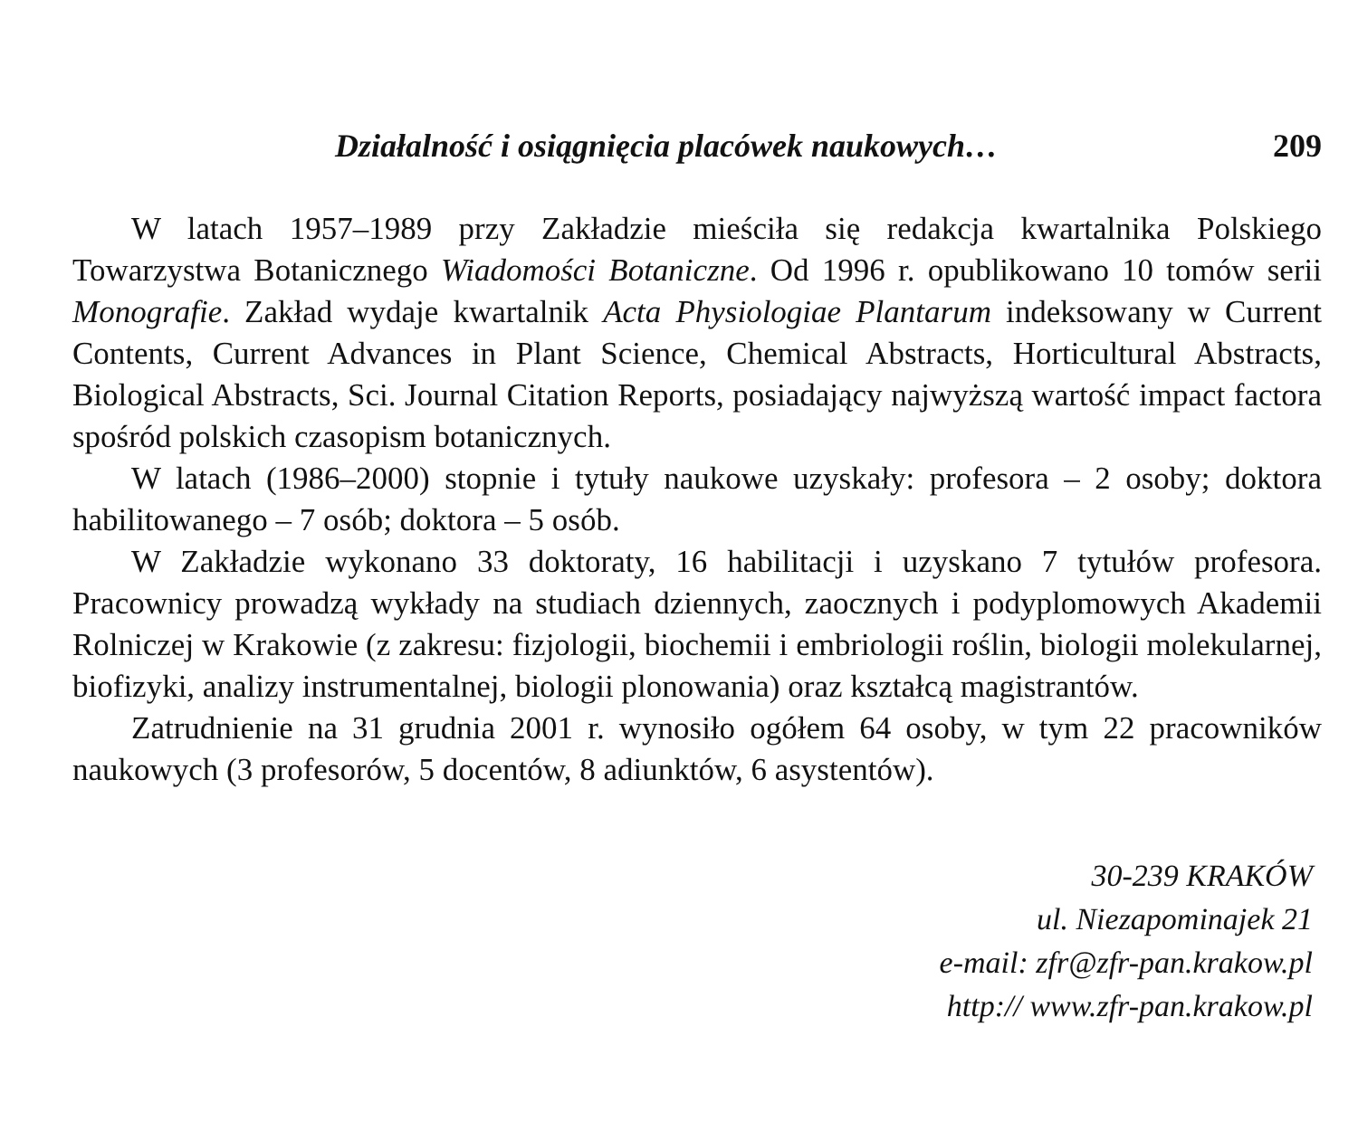Działalność i osiągnięcia placówek naukowych… 209
W latach 1957–1989 przy Zakładzie mieściła się redakcja kwartalnika Polskiego Towarzystwa Botanicznego Wiadomości Botaniczne. Od 1996 r. opublikowano 10 tomów serii Monografie. Zakład wydaje kwartalnik Acta Physiologiae Plantarum indeksowany w Current Contents, Current Advances in Plant Science, Chemical Abstracts, Horticultural Abstracts, Biological Abstracts, Sci. Journal Citation Reports, posiadający najwyższą wartość impact factora spośród polskich czasopism botanicznych.
W latach (1986–2000) stopnie i tytuły naukowe uzyskały: profesora – 2 osoby; doktora habilitowanego – 7 osób; doktora – 5 osób.
W Zakładzie wykonano 33 doktoraty, 16 habilitacji i uzyskano 7 tytułów profesora. Pracownicy prowadzą wykłady na studiach dziennych, zaocznych i podyplomowych Akademii Rolniczej w Krakowie (z zakresu: fizjologii, biochemii i embriologii roślin, biologii molekularnej, biofizyki, analizy instrumentalnej, biologii plonowania) oraz kształcą magistrantów.
Zatrudnienie na 31 grudnia 2001 r. wynosiło ogółem 64 osoby, w tym 22 pracowników naukowych (3 profesorów, 5 docentów, 8 adiunktów, 6 asystentów).
30-239 KRAKÓW
ul. Niezapominajek 21
e-mail: zfr@zfr-pan.krakow.pl
http:// www.zfr-pan.krakow.pl